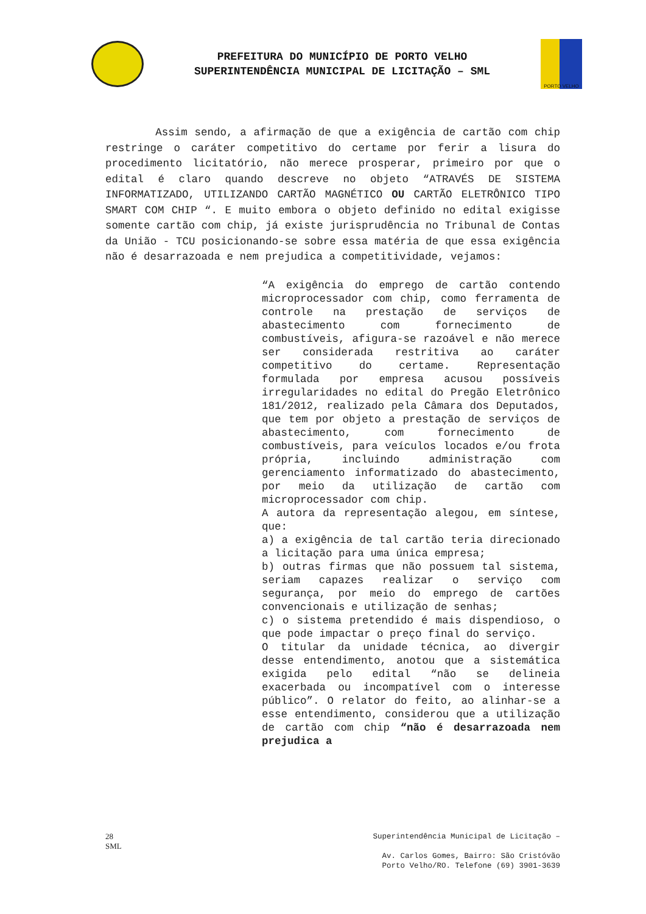PREFEITURA DO MUNICÍPIO DE PORTO VELHO
SUPERINTENDÊNCIA MUNICIPAL DE LICITAÇÃO – SML
PORTO VELHO
Assim sendo, a afirmação de que a exigência de cartão com chip restringe o caráter competitivo do certame por ferir a lisura do procedimento licitatório, não merece prosperar, primeiro por que o edital é claro quando descreve no objeto “ATRAVÉS DE SISTEMA INFORMATIZADO, UTILIZANDO CARTÃO MAGNÉTICO OU CARTÃO ELETRÔNICO TIPO SMART COM CHIP “. E muito embora o objeto definido no edital exigisse somente cartão com chip, já existe jurisprudência no Tribunal de Contas da União - TCU posicionando-se sobre essa matéria de que essa exigência não é desarrazoada e nem prejudica a competitividade, vejamos:
“A exigência do emprego de cartão contendo microprocessador com chip, como ferramenta de controle na prestação de serviços de abastecimento com fornecimento de combustíveis, afigura-se razoável e não merece ser considerada restritiva ao caráter competitivo do certame. Representação formulada por empresa acusou possíveis irregularidades no edital do Pregão Eletrônico 181/2012, realizado pela Câmara dos Deputados, que tem por objeto a prestação de serviços de abastecimento, com fornecimento de combustíveis, para veículos locados e/ou frota própria, incluindo administração com gerenciamento informatizado do abastecimento, por meio da utilização de cartão com microprocessador com chip.
A autora da representação alegou, em síntese, que:
a) a exigência de tal cartão teria direcionado a licitação para uma única empresa;
b) outras firmas que não possuem tal sistema, seriam capazes realizar o serviço com segurança, por meio do emprego de cartões convencionais e utilização de senhas;
c) o sistema pretendido é mais dispendioso, o que pode impactar o preço final do serviço.
O titular da unidade técnica, ao divergir desse entendimento, anotou que a sistemática exigida pelo edital “não se delineia exacerbada ou incompatível com o interesse público”. O relator do feito, ao alinhar-se a esse entendimento, considerou que a utilização de cartão com chip “não é desarrazoada nem prejudica a
28
SML
Superintendência Municipal de Licitação –
Av. Carlos Gomes, Bairro: São Cristóvão
Porto Velho/RO. Telefone (69) 3901-3639